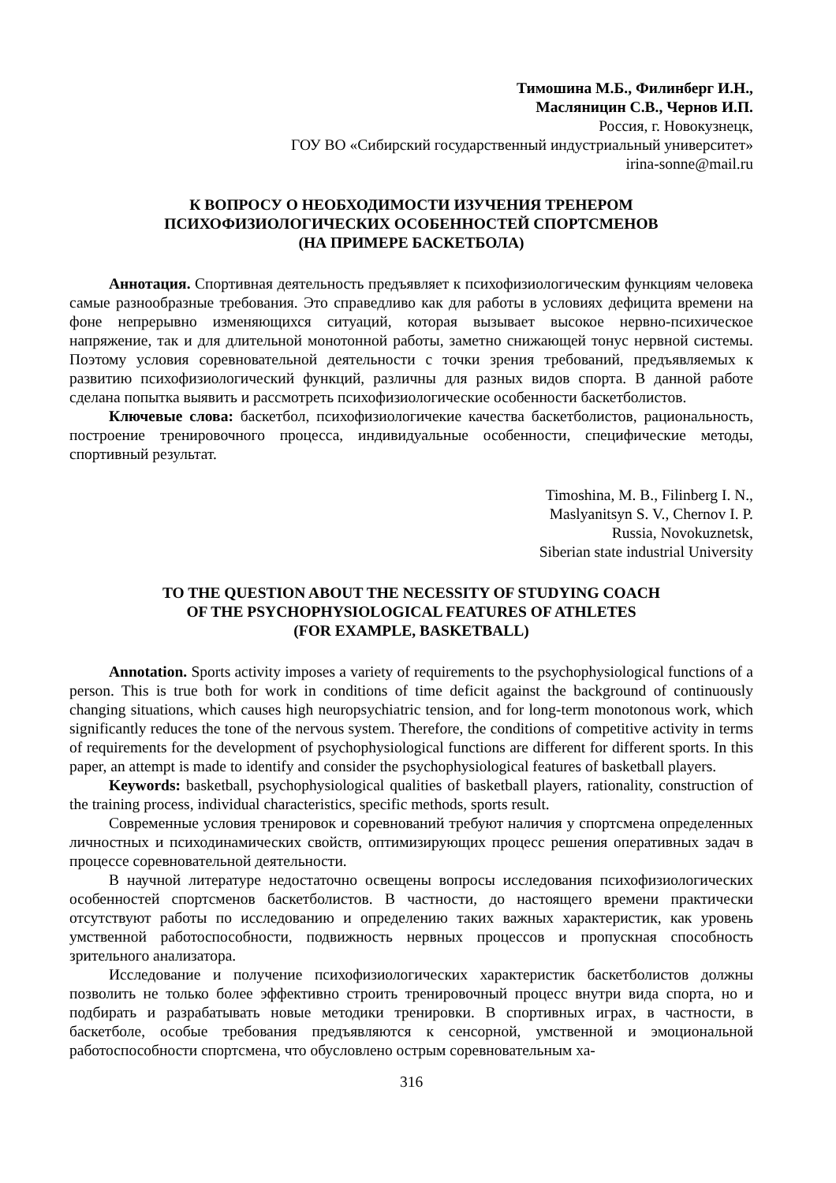Тимошина М.Б., Филинберг И.Н.,
Масляницин С.В., Чернов И.П.
Россия, г. Новокузнецк,
ГОУ ВО «Сибирский государственный индустриальный университет»
irina-sonne@mail.ru
К ВОПРОСУ О НЕОБХОДИМОСТИ ИЗУЧЕНИЯ ТРЕНЕРОМ
ПСИХОФИЗИОЛОГИЧЕСКИХ ОСОБЕННОСТЕЙ СПОРТСМЕНОВ
(НА ПРИМЕРЕ БАСКЕТБОЛА)
Аннотация. Спортивная деятельность предъявляет к психофизиологическим функциям человека самые разнообразные требования. Это справедливо как для работы в условиях дефицита времени на фоне непрерывно изменяющихся ситуаций, которая вызывает высокое нервно-психическое напряжение, так и для длительной монотонной работы, заметно снижающей тонус нервной системы. Поэтому условия соревновательной деятельности с точки зрения требований, предъявляемых к развитию психофизиологический функций, различны для разных видов спорта. В данной работе сделана попытка выявить и рассмотреть психофизиологические особенности баскетболистов.
Ключевые слова: баскетбол, психофизиологичекие качества баскетболистов, рациональность, построение тренировочного процесса, индивидуальные особенности, специфические методы, спортивный результат.
Timoshina, M. B., Filinberg I. N.,
Maslyanitsyn S. V., Chernov I. P.
Russia, Novokuznetsk,
Siberian state industrial University
TO THE QUESTION ABOUT THE NECESSITY OF STUDYING COACH
OF THE PSYCHOPHYSIOLOGICAL FEATURES OF ATHLETES
(FOR EXAMPLE, BASKETBALL)
Annotation. Sports activity imposes a variety of requirements to the psychophysiological functions of a person. This is true both for work in conditions of time deficit against the background of continuously changing situations, which causes high neuropsychiatric tension, and for long-term monotonous work, which significantly reduces the tone of the nervous system. Therefore, the conditions of competitive activity in terms of requirements for the development of psychophysiological functions are different for different sports. In this paper, an attempt is made to identify and consider the psychophysiological features of basketball players.
Keywords: basketball, psychophysiological qualities of basketball players, rationality, construction of the training process, individual characteristics, specific methods, sports result.
Современные условия тренировок и соревнований требуют наличия у спортсмена определенных личностных и психодинамических свойств, оптимизирующих процесс решения оперативных задач в процессе соревновательной деятельности.
В научной литературе недостаточно освещены вопросы исследования психофизиологических особенностей спортсменов баскетболистов. В частности, до настоящего времени практически отсутствуют работы по исследованию и определению таких важных характеристик, как уровень умственной работоспособности, подвижность нервных процессов и пропускная способность зрительного анализатора.
Исследование и получение психофизиологических характеристик баскетболистов должны позволить не только более эффективно строить тренировочный процесс внутри вида спорта, но и подбирать и разрабатывать новые методики тренировки. В спортивных играх, в частности, в баскетболе, особые требования предъявляются к сенсорной, умственной и эмоциональной работоспособности спортсмена, что обусловлено острым соревновательным ха-
316